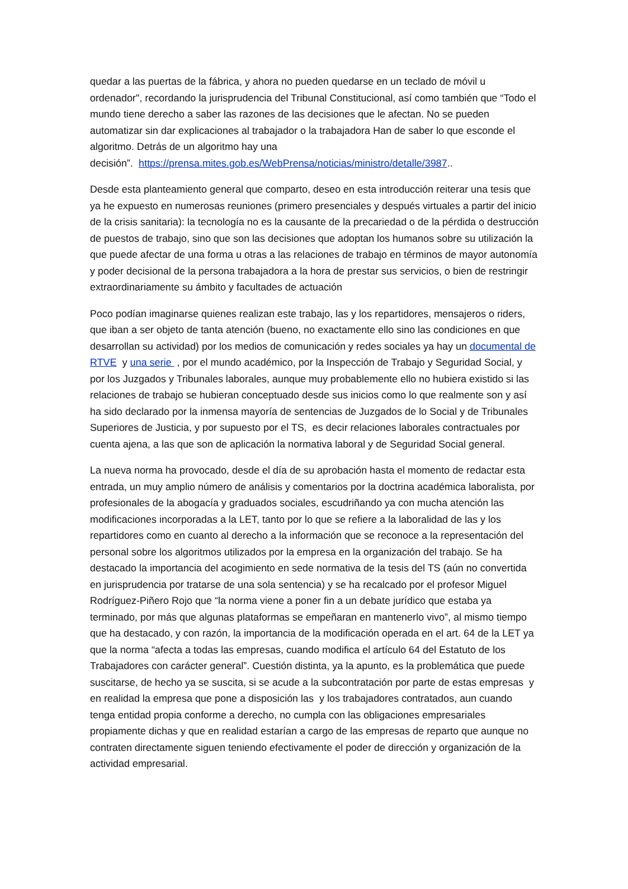quedar a las puertas de la fábrica, y ahora no pueden quedarse en un teclado de móvil u ordenador", recordando la jurisprudencia del Tribunal Constitucional, así como también que “Todo el mundo tiene derecho a saber las razones de las decisiones que le afectan. No se pueden automatizar sin dar explicaciones al trabajador o la trabajadora Han de saber lo que esconde el algoritmo. Detrás de un algoritmo hay una
decisión”. https://prensa.mites.gob.es/WebPrensa/noticias/ministro/detalle/3987..
Desde esta planteamiento general que comparto, deseo en esta introducción reiterar una tesis que ya he expuesto en numerosas reuniones (primero presenciales y después virtuales a partir del inicio de la crisis sanitaria): la tecnología no es la causante de la precariedad o de la pérdida o destrucción de puestos de trabajo, sino que son las decisiones que adoptan los humanos sobre su utilización la que puede afectar de una forma u otras a las relaciones de trabajo en términos de mayor autonomía y poder decisional de la persona trabajadora a la hora de prestar sus servicios, o bien de restringir extraordinariamente su ámbito y facultades de actuación
Poco podían imaginarse quienes realizan este trabajo, las y los repartidores, mensajeros o riders, que iban a ser objeto de tanta atención (bueno, no exactamente ello sino las condiciones en que desarrollan su actividad) por los medios de comunicación y redes sociales ya hay un documental de RTVE y una serie , por el mundo académico, por la Inspección de Trabajo y Seguridad Social, y por los Juzgados y Tribunales laborales, aunque muy probablemente ello no hubiera existido si las relaciones de trabajo se hubieran conceptuado desde sus inicios como lo que realmente son y así ha sido declarado por la inmensa mayoría de sentencias de Juzgados de lo Social y de Tribunales Superiores de Justicia, y por supuesto por el TS, es decir relaciones laborales contractuales por cuenta ajena, a las que son de aplicación la normativa laboral y de Seguridad Social general.
La nueva norma ha provocado, desde el día de su aprobación hasta el momento de redactar esta entrada, un muy amplio número de análisis y comentarios por la doctrina académica laboralista, por profesionales de la abogacía y graduados sociales, escudriñando ya con mucha atención las modificaciones incorporadas a la LET, tanto por lo que se refiere a la laboralidad de las y los repartidores como en cuanto al derecho a la información que se reconoce a la representación del personal sobre los algoritmos utilizados por la empresa en la organización del trabajo. Se ha destacado la importancia del acogimiento en sede normativa de la tesis del TS (aún no convertida en jurisprudencia por tratarse de una sola sentencia) y se ha recalcado por el profesor Miguel Rodríguez-Piñero Rojo que “la norma viene a poner fin a un debate jurídico que estaba ya terminado, por más que algunas plataformas se empeñaran en mantenerlo vivo”, al mismo tiempo que ha destacado, y con razón, la importancia de la modificación operada en el art. 64 de la LET ya que la norma “afecta a todas las empresas, cuando modifica el artículo 64 del Estatuto de los Trabajadores con carácter general”. Cuestión distinta, ya la apunto, es la problemática que puede suscitarse, de hecho ya se suscita, si se acude a la subcontratación por parte de estas empresas y en realidad la empresa que pone a disposición las y los trabajadores contratados, aun cuando tenga entidad propia conforme a derecho, no cumpla con las obligaciones empresariales propiamente dichas y que en realidad estarían a cargo de las empresas de reparto que aunque no contraten directamente siguen teniendo efectivamente el poder de dirección y organización de la actividad empresarial.